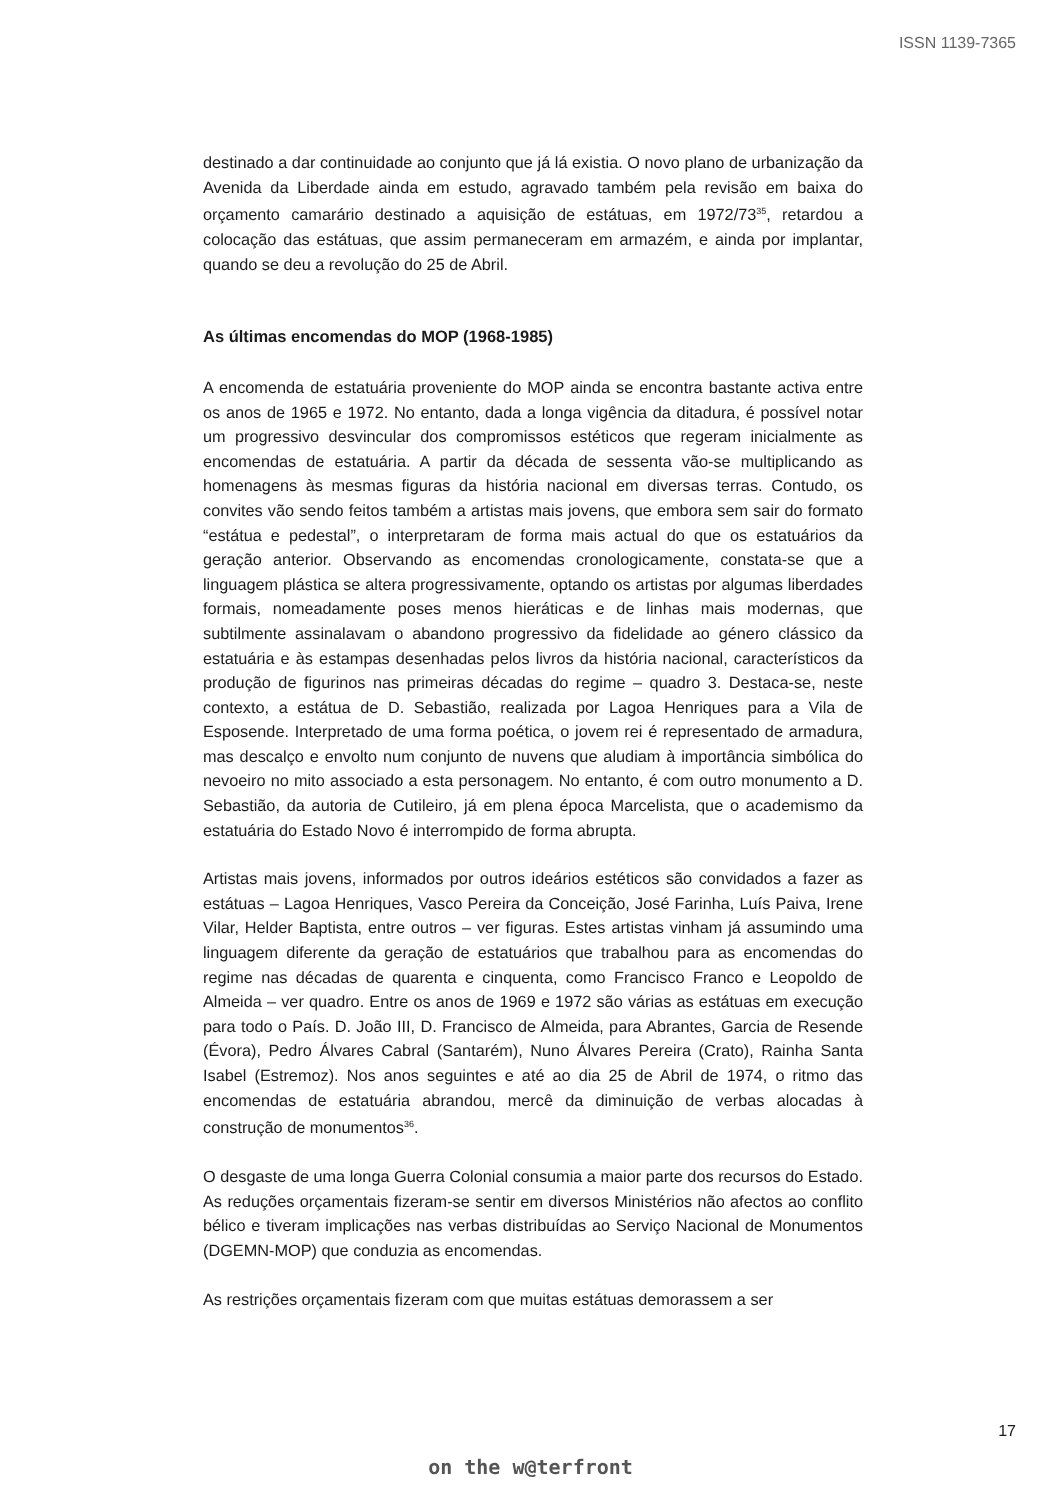ISSN 1139-7365
destinado a dar continuidade ao conjunto que já lá existia. O novo plano de urbanização da Avenida da Liberdade ainda em estudo, agravado também pela revisão em baixa do orçamento camarário destinado a aquisição de estátuas, em 1972/73<sup>35</sup>, retardou a colocação das estátuas, que assim permaneceram em armazém, e ainda por implantar, quando se deu a revolução do 25 de Abril.
As últimas encomendas do MOP (1968-1985)
A encomenda de estatuária proveniente do MOP ainda se encontra bastante activa entre os anos de 1965 e 1972. No entanto, dada a longa vigência da ditadura, é possível notar um progressivo desvincular dos compromissos estéticos que regeram inicialmente as encomendas de estatuária. A partir da década de sessenta vão-se multiplicando as homenagens às mesmas figuras da história nacional em diversas terras. Contudo, os convites vão sendo feitos também a artistas mais jovens, que embora sem sair do formato “estátua e pedestal”, o interpretaram de forma mais actual do que os estatuários da geração anterior. Observando as encomendas cronologicamente, constata-se que a linguagem plástica se altera progressivamente, optando os artistas por algumas liberdades formais, nomeadamente poses menos hieráticas e de linhas mais modernas, que subtilmente assinalavam o abandono progressivo da fidelidade ao género clássico da estatuária e às estampas desenhadas pelos livros da história nacional, característicos da produção de figurinos nas primeiras décadas do regime – quadro 3. Destaca-se, neste contexto, a estátua de D. Sebastião, realizada por Lagoa Henriques para a Vila de Esposende. Interpretado de uma forma poética, o jovem rei é representado de armadura, mas descalço e envolto num conjunto de nuvens que aludiam à importância simbólica do nevoeiro no mito associado a esta personagem. No entanto, é com outro monumento a D. Sebastião, da autoria de Cutileiro, já em plena época Marcelista, que o academismo da estatuária do Estado Novo é interrompido de forma abrupta.
Artistas mais jovens, informados por outros ideários estéticos são convidados a fazer as estátuas – Lagoa Henriques, Vasco Pereira da Conceição, José Farinha, Luís Paiva, Irene Vilar, Helder Baptista, entre outros – ver figuras. Estes artistas vinham já assumindo uma linguagem diferente da geração de estatuários que trabalhou para as encomendas do regime nas décadas de quarenta e cinquenta, como Francisco Franco e Leopoldo de Almeida – ver quadro. Entre os anos de 1969 e 1972 são várias as estátuas em execução para todo o País. D. João III, D. Francisco de Almeida, para Abrantes, Garcia de Resende (Évora), Pedro Álvares Cabral (Santarém), Nuno Álvares Pereira (Crato), Rainha Santa Isabel (Estremoz). Nos anos seguintes e até ao dia 25 de Abril de 1974, o ritmo das encomendas de estatuária abrandou, mercê da diminuição de verbas alocadas à construção de monumentos<sup>36</sup>.
O desgaste de uma longa Guerra Colonial consumia a maior parte dos recursos do Estado. As reduções orçamentais fizeram-se sentir em diversos Ministérios não afectos ao conflito bélico e tiveram implicações nas verbas distribuídas ao Serviço Nacional de Monumentos (DGEMN-MOP) que conduzia as encomendas.
As restrições orçamentais fizeram com que muitas estátuas demorassem a ser
17
on the w@terfront